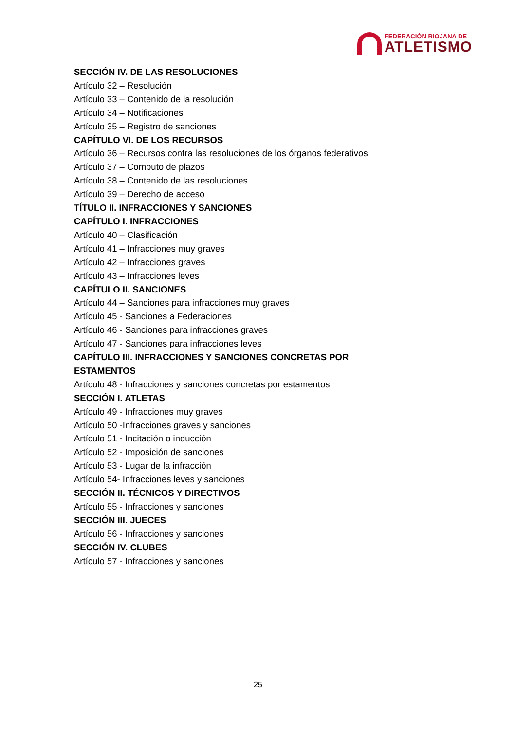FEDERACIÓN RIOJANA DE
ATLETISMO
SECCIÓN IV. DE LAS RESOLUCIONES
Artículo 32 – Resolución
Artículo 33 – Contenido de la resolución
Artículo 34 – Notificaciones
Artículo 35 – Registro de sanciones
CAPÍTULO VI. DE LOS RECURSOS
Artículo 36 – Recursos contra las resoluciones de los órganos federativos
Artículo 37 – Computo de plazos
Artículo 38 – Contenido de las resoluciones
Artículo 39 – Derecho de acceso
TÍTULO II. INFRACCIONES Y SANCIONES
CAPÍTULO I. INFRACCIONES
Artículo 40 – Clasificación
Artículo 41 – Infracciones muy graves
Artículo 42 – Infracciones graves
Artículo 43 – Infracciones leves
CAPÍTULO II. SANCIONES
Artículo 44 – Sanciones para infracciones muy graves
Artículo 45 - Sanciones a Federaciones
Artículo 46 - Sanciones para infracciones graves
Artículo 47 - Sanciones para infracciones leves
CAPÍTULO III. INFRACCIONES Y SANCIONES CONCRETAS POR ESTAMENTOS
Artículo 48 - Infracciones y sanciones concretas por estamentos
SECCIÓN I. ATLETAS
Artículo 49 - Infracciones muy graves
Artículo 50 -Infracciones graves y sanciones
Artículo 51 - Incitación o inducción
Artículo 52 - Imposición de sanciones
Artículo 53 - Lugar de la infracción
Artículo 54- Infracciones leves y sanciones
SECCIÓN II. TÉCNICOS Y DIRECTIVOS
Artículo 55 - Infracciones y sanciones
SECCIÓN III. JUECES
Artículo 56 - Infracciones y sanciones
SECCIÓN IV. CLUBES
Artículo 57 - Infracciones y sanciones
25